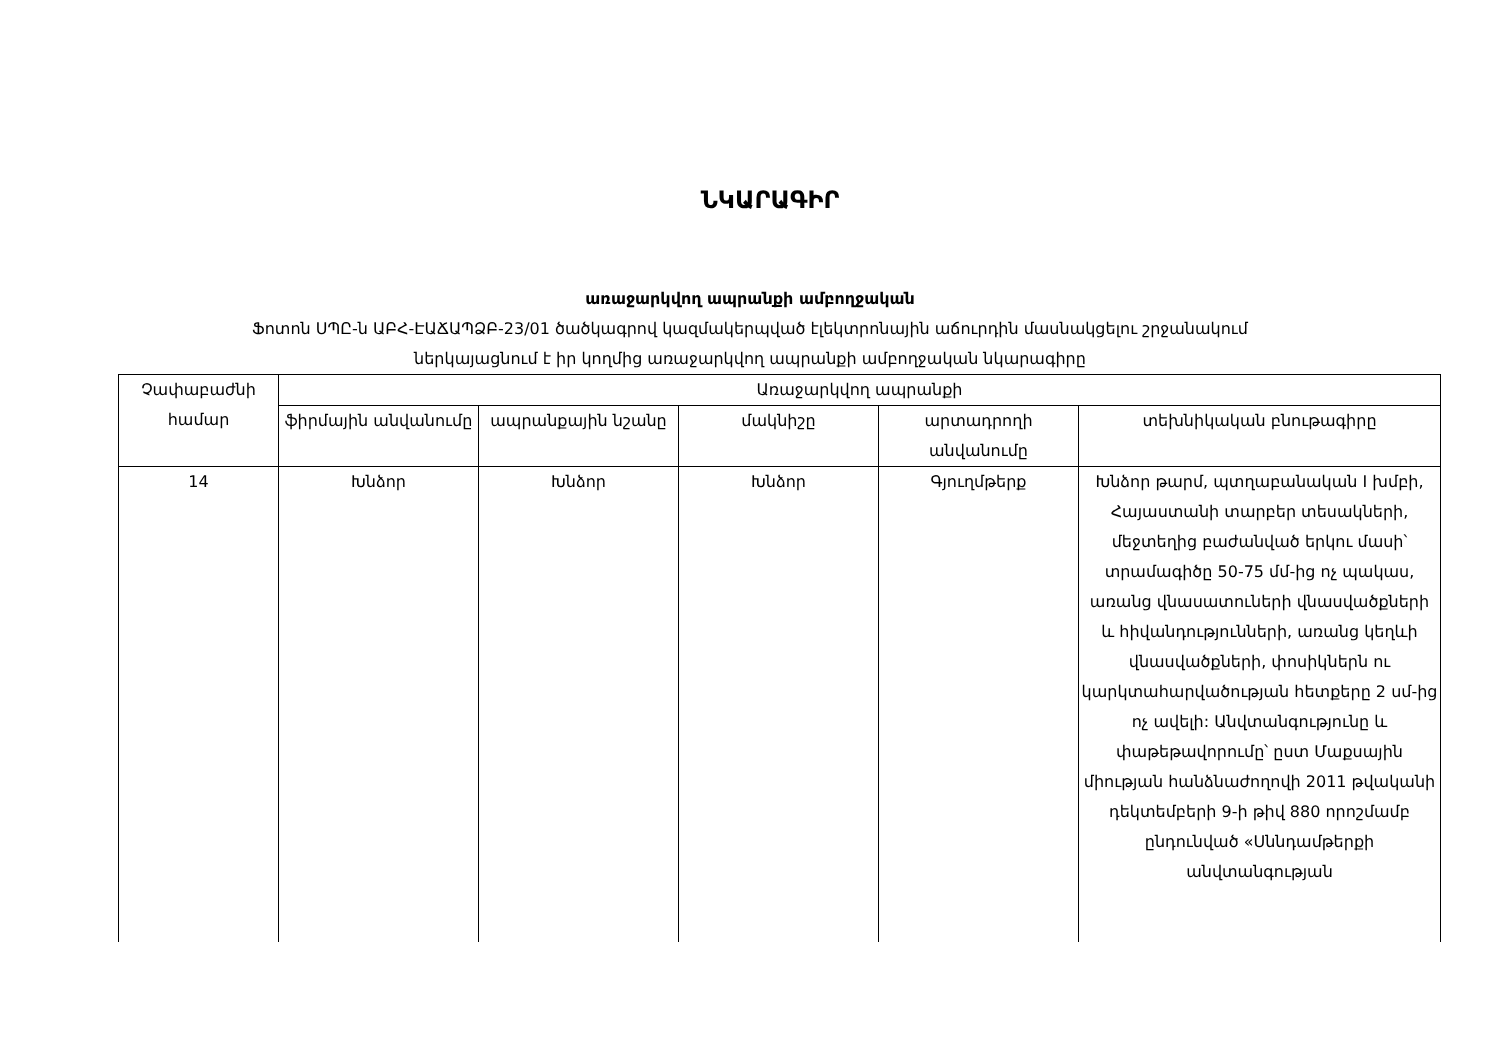ՆԿԱՐԱԳԻՐ
առաջարկվող ապրանքի ամբողջական
Ֆոտոն ՍՊԸ-ն ԱԲՀ-ԷԱՃԱՊՁԲ-23/01 ծածկագրով կազմակերպված էլեկտրոնային աճուրդին մասնակցելու շրջանակում
ներկայացնում է իր կողմից առաջարկվող ապրանքի ամբողջական նկարագիրը
| Չափաբաժնի համար | Առաջարկվող ապրանքի | | | | |
| --- | --- | --- | --- | --- | --- |
| | ֆիրմային անվանումը | ապրանքային նշանը | մակնիշը | արտադրողի անվանումը | տեխնիկական բնութագիրը |
| 14 | Խնձոր | Խնձոր | Խնձոր | Գյուղմթերք | Խնձոր թարմ, պտղաբանական I խմբի, Հայաստանի տարբեր տեսակների, մեջտեղից բաժանված երկու մասի՝ տրամագիծը 50-75 մմ-ից ոչ պակաս, առանց վնասատուների վնասվածքների և հիվանդությունների, առանց կեղևի վնասվածքների, փոսիկներն ու կարկտահարվածության հետքերը 2 սմ-ից ոչ ավելի: Անվտանգությունը և փաթեթավորումը՝ ըստ Մաքսային միության հանձնաժողովի 2011 թվականի դեկտեմբերի 9-ի թիվ 880 որոշմամբ ընդունված «Սննդամթերքի անվտանգության |